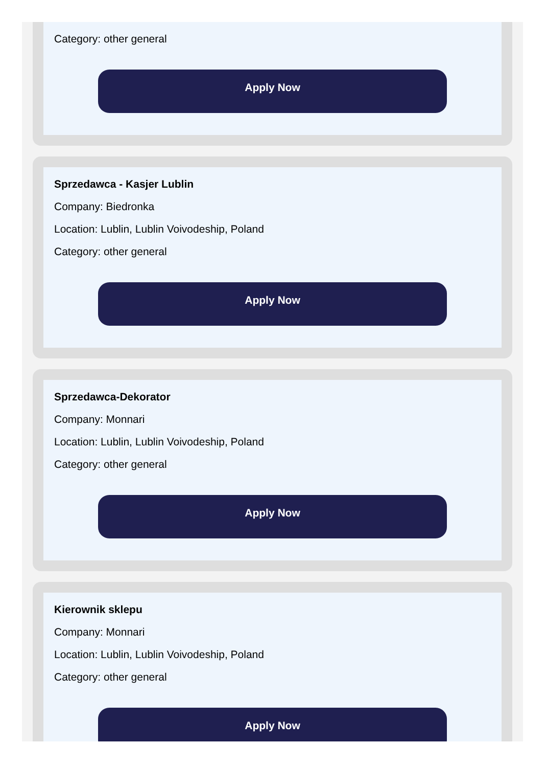Category: other general
Apply Now
Sprzedawca - Kasjer Lublin
Company: Biedronka
Location: Lublin, Lublin Voivodeship, Poland
Category: other general
Apply Now
Sprzedawca-Dekorator
Company: Monnari
Location: Lublin, Lublin Voivodeship, Poland
Category: other general
Apply Now
Kierownik sklepu
Company: Monnari
Location: Lublin, Lublin Voivodeship, Poland
Category: other general
Apply Now